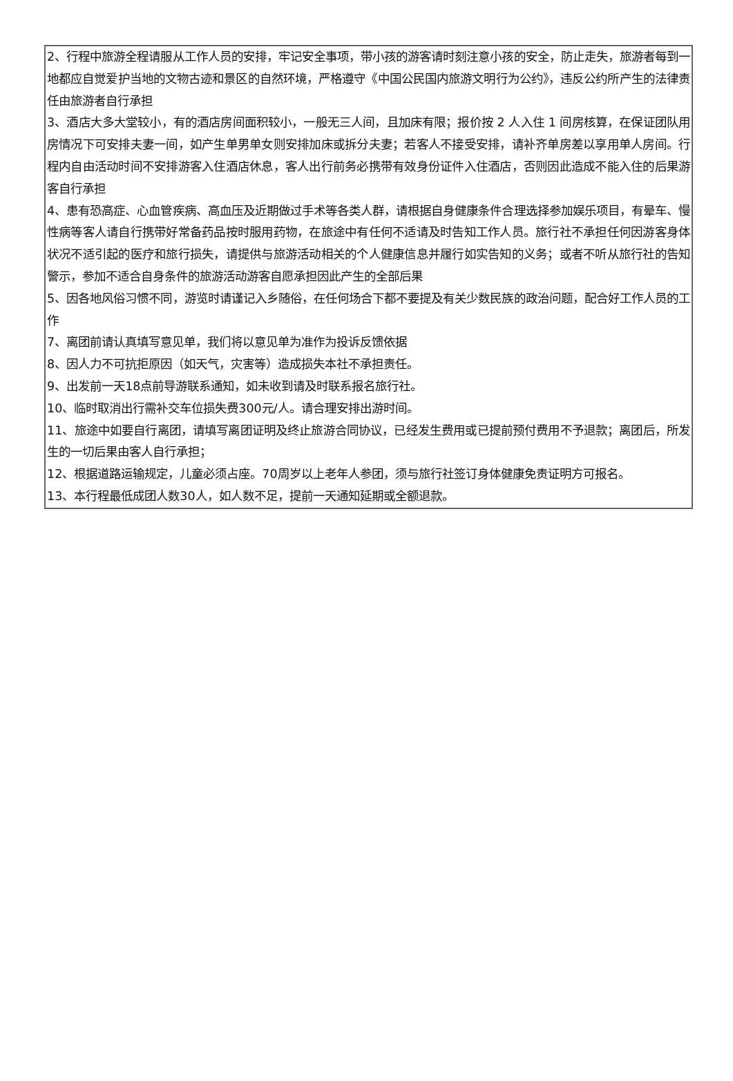2、行程中旅游全程请服从工作人员的安排，牢记安全事项，带小孩的游客请时刻注意小孩的安全，防止走失，旅游者每到一地都应自觉爱护当地的文物古迹和景区的自然环境，严格遵守《中国公民国内旅游文明行为公约》，违反公约所产生的法律责任由旅游者自行承担
3、酒店大多大堂较小，有的酒店房间面积较小，一般无三人间，且加床有限；报价按 2 人入住 1 间房核算，在保证团队用房情况下可安排夫妻一间，如产生单男单女则安排加床或拆分夫妻；若客人不接受安排，请补齐单房差以享用单人房间。行程内自由活动时间不安排游客入住酒店休息，客人出行前务必携带有效身份证件入住酒店，否则因此造成不能入住的后果游客自行承担
4、患有恐高症、心血管疾病、高血压及近期做过手术等各类人群，请根据自身健康条件合理选择参加娱乐项目，有晕车、慢性病等客人请自行携带好常备药品按时服用药物，在旅途中有任何不适请及时告知工作人员。旅行社不承担任何因游客身体状况不适引起的医疗和旅行损失，请提供与旅游活动相关的个人健康信息并履行如实告知的义务；或者不听从旅行社的告知警示，参加不适合自身条件的旅游活动游客自愿承担因此产生的全部后果
5、因各地风俗习惯不同，游览时请谨记入乡随俗，在任何场合下都不要提及有关少数民族的政治问题，配合好工作人员的工作
7、离团前请认真填写意见单，我们将以意见单为准作为投诉反馈依据
8、因人力不可抗拒原因（如天气，灾害等）造成损失本社不承担责任。
9、出发前一天18点前导游联系通知，如未收到请及时联系报名旅行社。
10、临时取消出行需补交车位损失费300元/人。请合理安排出游时间。
11、旅途中如要自行离团，请填写离团证明及终止旅游合同协议，已经发生费用或已提前预付费用不予退款；离团后，所发生的一切后果由客人自行承担；
12、根据道路运输规定，儿童必须占座。70周岁以上老年人参团，须与旅行社签订身体健康免责证明方可报名。
13、本行程最低成团人数30人，如人数不足，提前一天通知延期或全额退款。